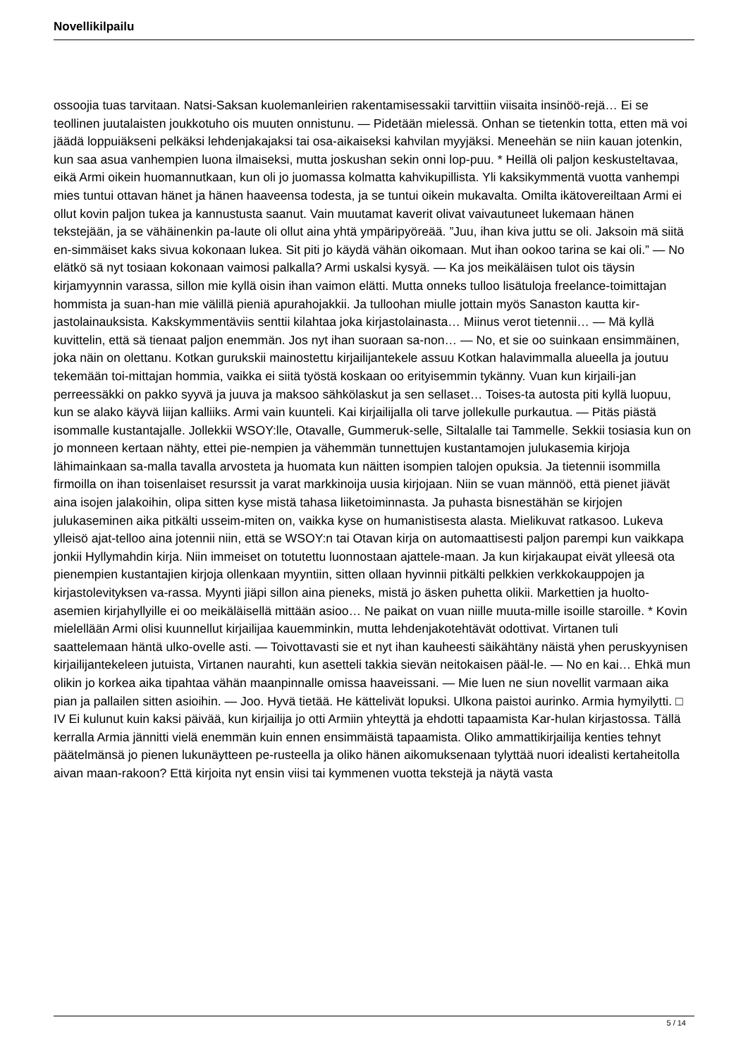Novellikilpailu
ossoojia tuas tarvitaan. Natsi-Saksan kuolemanleirien rakentamisessakii tarvittiin viisaita insinöö-rejä… Ei se teollinen juutalaisten joukkotuho ois muuten onnistunu. — Pidetään mielessä. Onhan se tietenkin totta, etten mä voi jäädä loppuiäkseni pelkäksi lehdenjakajaksi tai osa-aikaiseksi kahvilan myyjäksi. Meneehän se niin kauan jotenkin, kun saa asua vanhempien luona ilmaiseksi, mutta joskushan sekin onni lop-puu. * Heillä oli paljon keskusteltavaa, eikä Armi oikein huomannutkaan, kun oli jo juomassa kolmatta kahvikupillista. Yli kaksikymmentä vuotta vanhempi mies tuntui ottavan hänet ja hänen haaveensa todesta, ja se tuntui oikein mukavalta. Omilta ikätovereiltaan Armi ei ollut kovin paljon tukea ja kannustusta saanut. Vain muutamat kaverit olivat vaivautuneet lukemaan hänen tekstejään, ja se vähäinenkin pa-laute oli ollut aina yhtä ympäripyöreää. ”Juu, ihan kiva juttu se oli. Jaksoin mä siitä en-simmäiset kaks sivua kokonaan lukea. Sit piti jo käydä vähän oikomaan. Mut ihan ookoo tarina se kai oli.” — No elätkö sä nyt tosiaan kokonaan vaimosi palkalla? Armi uskalsi kysyä. — Ka jos meikäläisen tulot ois täysin kirjamyynnin varassa, sillon mie kyllä oisin ihan vaimon elätti. Mutta onneks tulloo lisätuloja freelance-toimittajan hommista ja suan-han mie välillä pieniä apurahojakkii. Ja tulloohan miulle jottain myös Sanaston kautta kir-jastolainauksista. Kakskymmentäviis senttii kilahtaa joka kirjastolainasta… Miinus verot tietennii… — Mä kyllä kuvittelin, että sä tienaat paljon enemmän. Jos nyt ihan suoraan sa-non… — No, et sie oo suinkaan ensimmäinen, joka näin on olettanu. Kotkan gurukskii mainostettu kirjailijantekele assuu Kotkan halavimmalla alueella ja joutuu tekemään toi-mittajan hommia, vaikka ei siitä työstä koskaan oo erityisemmin tykänny. Vuan kun kirjaili-jan perreessäkki on pakko syyvä ja juuva ja maksoo sähkölaskut ja sen sellaset… Toises-ta autosta piti kyllä luopuu, kun se alako käyvä liijan kalliiks. Armi vain kuunteli. Kai kirjailijalla oli tarve jollekulle purkautua. — Pitäs piästä isommalle kustantajalle. Jollekkii WSOY:lle, Otavalle, Gummeruk-selle, Siltalalle tai Tammelle. Sekkii tosiasia kun on jo monneen kertaan nähty, ettei pie-nempien ja vähemmän tunnettujen kustantamojen julukasemia kirjoja lähimainkaan sa-malla tavalla arvosteta ja huomata kun näitten isompien talojen opuksia. Ja tietennii isommilla firmoilla on ihan toisenlaiset resurssit ja varat markkinoija uusia kirjojaan. Niin se vuan männöö, että pienet jiävät aina isojen jalakoihin, olipa sitten kyse mistä tahasa liiketoiminnasta. Ja puhasta bisnestähän se kirjojen julukaseminen aika pitkälti usseim-miten on, vaikka kyse on humanistisesta alasta. Mielikuvat ratkasoo. Lukeva ylleisö ajat-telloo aina jotennii niin, että se WSOY:n tai Otavan kirja on automaattisesti paljon parempi kun vaikkapa jonkii Hyllymahdin kirja. Niin immeiset on totutettu luonnostaan ajattele-maan. Ja kun kirjakaupat eivät ylleesä ota pienempien kustantajien kirjoja ollenkaan myyntiin, sitten ollaan hyvinnii pitkälti pelkkien verkkokauppojen ja kirjastolevityksen va-rassa. Myynti jiäpi sillon aina pieneks, mistä jo äsken puhetta olikii. Markettien ja huolto-asemien kirjahyllyille ei oo meikäläisellä mittään asioo… Ne paikat on vuan niille muuta-mille isoille staroille. * Kovin mielellään Armi olisi kuunnellut kirjailijaa kauemminkin, mutta lehdenjakotehtävät odottivat. Virtanen tuli saattelemaan häntä ulko-ovelle asti. — Toivottavasti sie et nyt ihan kauheesti säikähtäny näistä yhen peruskyynisen kirjailijantekeleen jutuista, Virtanen naurahti, kun asetteli takkia sievän neitokaisen pääl-le. — No en kai… Ehkä mun olikin jo korkea aika tipahtaa vähän maanpinnalle omissa haaveissani. — Mie luen ne siun novellit varmaan aika pian ja pallailen sitten asioihin. — Joo. Hyvä tietää. He kättelivät lopuksi. Ulkona paistoi aurinko. Armia hymyilytti. □ IV Ei kulunut kuin kaksi päivää, kun kirjailija jo otti Armiin yhteyttä ja ehdotti tapaamista Kar-hulan kirjastossa. Tällä kerralla Armia jännitti vielä enemmän kuin ennen ensimmäistä tapaamista. Oliko ammattikirjailija kenties tehnyt päätelmänsä jo pienen lukunäytteen pe-rusteella ja oliko hänen aikomuksenaan tylyttää nuori idealisti kertaheitolla aivan maan-rakoon? Että kirjoita nyt ensin viisi tai kymmenen vuotta tekstejä ja näytä vasta
5 / 14